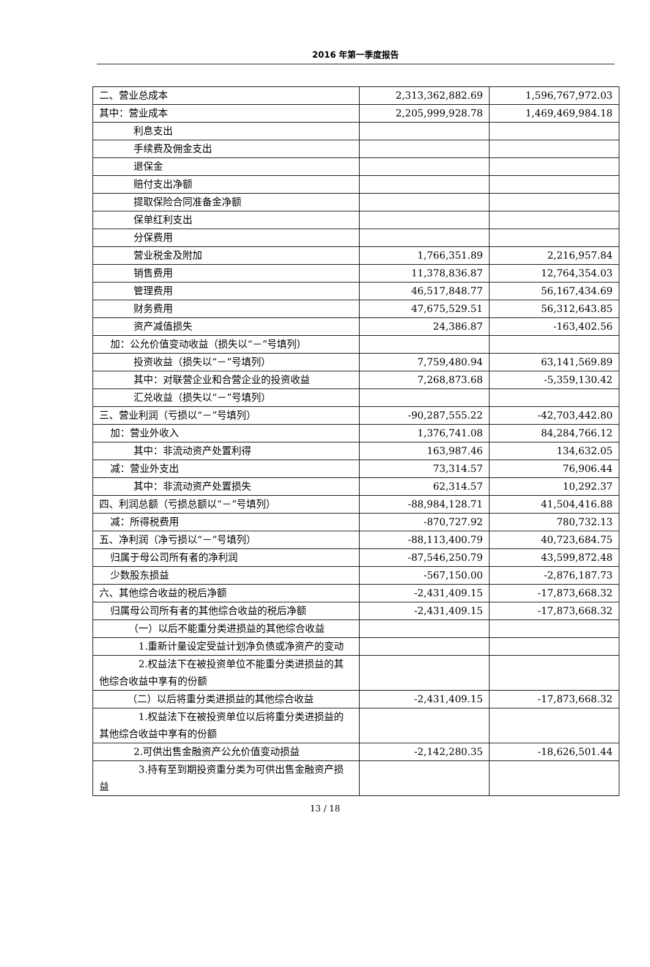2016 年第一季度报告
| 二、营业总成本 | 2,313,362,882.69 | 1,596,767,972.03 |
| 其中：营业成本 | 2,205,999,928.78 | 1,469,469,984.18 |
| 利息支出 | | |
| 手续费及佣金支出 | | |
| 退保金 | | |
| 赔付支出净额 | | |
| 提取保险合同准备金净额 | | |
| 保单红利支出 | | |
| 分保费用 | | |
| 营业税金及附加 | 1,766,351.89 | 2,216,957.84 |
| 销售费用 | 11,378,836.87 | 12,764,354.03 |
| 管理费用 | 46,517,848.77 | 56,167,434.69 |
| 财务费用 | 47,675,529.51 | 56,312,643.85 |
| 资产减值损失 | 24,386.87 | -163,402.56 |
| 加：公允价值变动收益（损失以“－”号填列） | | |
| 投资收益（损失以“－”号填列） | 7,759,480.94 | 63,141,569.89 |
| 其中：对联营企业和合营企业的投资收益 | 7,268,873.68 | -5,359,130.42 |
| 汇兑收益（损失以“－”号填列） | | |
| 三、营业利润（亏损以“－”号填列） | -90,287,555.22 | -42,703,442.80 |
| 加：营业外收入 | 1,376,741.08 | 84,284,766.12 |
| 其中：非流动资产处置利得 | 163,987.46 | 134,632.05 |
| 减：营业外支出 | 73,314.57 | 76,906.44 |
| 其中：非流动资产处置损失 | 62,314.57 | 10,292.37 |
| 四、利润总额（亏损总额以“－”号填列） | -88,984,128.71 | 41,504,416.88 |
| 减：所得税费用 | -870,727.92 | 780,732.13 |
| 五、净利润（净亏损以“－”号填列） | -88,113,400.79 | 40,723,684.75 |
| 归属于母公司所有者的净利润 | -87,546,250.79 | 43,599,872.48 |
| 少数股东损益 | -567,150.00 | -2,876,187.73 |
| 六、其他综合收益的税后净额 | -2,431,409.15 | -17,873,668.32 |
| 归属母公司所有者的其他综合收益的税后净额 | -2,431,409.15 | -17,873,668.32 |
| （一）以后不能重分类进损益的其他综合收益 | | |
| 1.重新计量设定受益计划净负债或净资产的变动 | | |
| 2.权益法下在被投资单位不能重分类进损益的其他综合收益中享有的份额 | | |
| （二）以后将重分类进损益的其他综合收益 | -2,431,409.15 | -17,873,668.32 |
| 1.权益法下在被投资单位以后将重分类进损益的其他综合收益中享有的份额 | | |
| 2.可供出售金融资产公允价值变动损益 | -2,142,280.35 | -18,626,501.44 |
| 3.持有至到期投资重分类为可供出售金融资产损益 | | |
13 / 18